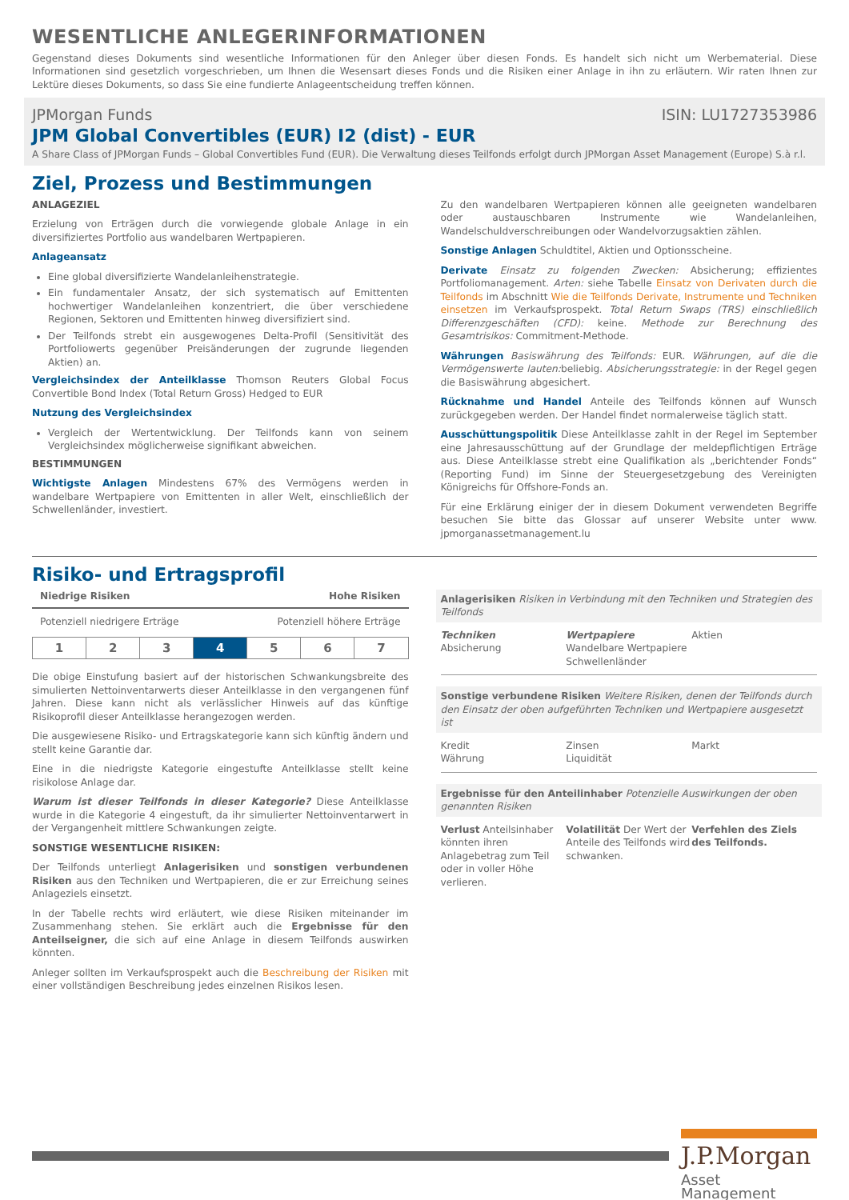WESENTLICHE ANLEGERINFORMATIONEN
Gegenstand dieses Dokuments sind wesentliche Informationen für den Anleger über diesen Fonds. Es handelt sich nicht um Werbematerial. Diese Informationen sind gesetzlich vorgeschrieben, um Ihnen die Wesensart dieses Fonds und die Risiken einer Anlage in ihn zu erläutern. Wir raten Ihnen zur Lektüre dieses Dokuments, so dass Sie eine fundierte Anlageentscheidung treffen können.
JPMorgan Funds ISIN: LU1727353986
JPM Global Convertibles (EUR) I2 (dist) - EUR
A Share Class of JPMorgan Funds – Global Convertibles Fund (EUR). Die Verwaltung dieses Teilfonds erfolgt durch JPMorgan Asset Management (Europe) S.à r.l.
Ziel, Prozess und Bestimmungen
ANLAGEZIEL
Erzielung von Erträgen durch die vorwiegende globale Anlage in ein diversifiziertes Portfolio aus wandelbaren Wertpapieren.
Anlageansatz
Eine global diversifizierte Wandelanleihenstrategie.
Ein fundamentaler Ansatz, der sich systematisch auf Emittenten hochwertiger Wandelanleihen konzentriert, die über verschiedene Regionen, Sektoren und Emittenten hinweg diversifiziert sind.
Der Teilfonds strebt ein ausgewogenes Delta-Profil (Sensitivität des Portfoliowerts gegenüber Preisänderungen der zugrunde liegenden Aktien) an.
Vergleichsindex der Anteilklasse Thomson Reuters Global Focus Convertible Bond Index (Total Return Gross) Hedged to EUR
Nutzung des Vergleichsindex
Vergleich der Wertentwicklung. Der Teilfonds kann von seinem Vergleichsindex möglicherweise signifikant abweichen.
BESTIMMUNGEN
Wichtigste Anlagen Mindestens 67% des Vermögens werden in wandelbare Wertpapiere von Emittenten in aller Welt, einschließlich der Schwellenländer, investiert.
Zu den wandelbaren Wertpapieren können alle geeigneten wandelbaren oder austauschbaren Instrumente wie Wandelanleihen, Wandelschuldverschreibungen oder Wandelvorzugsaktien zählen.
Sonstige Anlagen Schuldtitel, Aktien und Optionsscheine.
Derivate Einsatz zu folgenden Zwecken: Absicherung; effizientes Portfoliomanagement. Arten: siehe Tabelle Einsatz von Derivaten durch die Teilfonds im Abschnitt Wie die Teilfonds Derivate, Instrumente und Techniken einsetzen im Verkaufsprospekt. Total Return Swaps (TRS) einschließlich Differenzgeschäften (CFD): keine. Methode zur Berechnung des Gesamtrisikos: Commitment-Methode.
Währungen Basiswährung des Teilfonds: EUR. Währungen, auf die die Vermögenswerte lauten: beliebig. Absicherungsstrategie: in der Regel gegen die Basiswährung abgesichert.
Rücknahme und Handel Anteile des Teilfonds können auf Wunsch zurückgegeben werden. Der Handel findet normalerweise täglich statt.
Ausschüttungspolitik Diese Anteilklasse zahlt in der Regel im September eine Jahresausschüttung auf der Grundlage der meldepflichtigen Erträge aus. Diese Anteilklasse strebt eine Qualifikation als „berichtender Fonds“ (Reporting Fund) im Sinne der Steuergesetzgebung des Vereinigten Königreichs für Offshore-Fonds an.
Für eine Erklärung einiger der in diesem Dokument verwendeten Begriffe besuchen Sie bitte das Glossar auf unserer Website unter www. jpmorganassetmanagement.lu
Risiko- und Ertragsprofil
Niedrige Risiken Hohe Risiken
Potenziell niedrigere Erträge Potenziell höhere Erträge
| 1 | 2 | 3 | 4 | 5 | 6 | 7 |
Die obige Einstufung basiert auf der historischen Schwankungsbreite des simulierten Nettoinventarwerts dieser Anteilklasse in den vergangenen fünf Jahren. Diese kann nicht als verlässlicher Hinweis auf das künftige Risikoprofil dieser Anteilklasse herangezogen werden.
Die ausgewiesene Risiko- und Ertragskategorie kann sich künftig ändern und stellt keine Garantie dar.
Eine in die niedrigste Kategorie eingestufte Anteilklasse stellt keine risikolose Anlage dar.
Warum ist dieser Teilfonds in dieser Kategorie? Diese Anteilklasse wurde in die Kategorie 4 eingestuft, da ihr simulierter Nettoinventarwert in der Vergangenheit mittlere Schwankungen zeigte.
SONSTIGE WESENTLICHE RISIKEN:
Der Teilfonds unterliegt Anlagerisiken und sonstigen verbundenen Risiken aus den Techniken und Wertpapieren, die er zur Erreichung seines Anlageziels einsetzt.
In der Tabelle rechts wird erläutert, wie diese Risiken miteinander im Zusammenhang stehen. Sie erklärt auch die Ergebnisse für den Anteilseigner, die sich auf eine Anlage in diesem Teilfonds auswirken könnten.
Anleger sollten im Verkaufsprospekt auch die Beschreibung der Risiken mit einer vollständigen Beschreibung jedes einzelnen Risikos lesen.
Anlagerisiken Risiken in Verbindung mit den Techniken und Strategien des Teilfonds
Techniken
Absicherung
Wertpapiere
Wandelbare Wertpapiere
Schwellenländer
Aktien
Sonstige verbundene Risiken Weitere Risiken, denen der Teilfonds durch den Einsatz der oben aufgeführten Techniken und Wertpapiere ausgesetzt ist
Kredit
Währung
Zinsen
Liquidität
Markt
Ergebnisse für den Anteilinhaber Potenzielle Auswirkungen der oben genannten Risiken
Verlust Anteilsinhaber könnten ihren Anlagebetrag zum Teil oder in voller Höhe verlieren.
Volatilität Der Wert der Anteile des Teilfonds wird schwanken.
Verfehlen des Ziels des Teilfonds.
J.P.Morgan
Asset Management